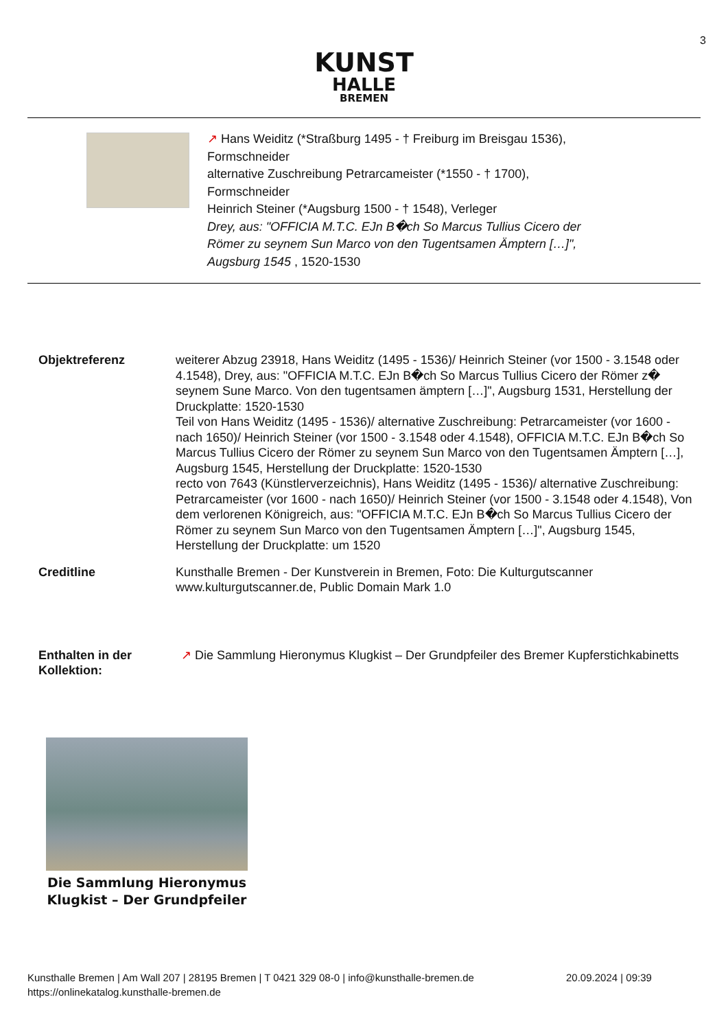3
KUNST
HALLE
BREMEN
↗ Hans Weiditz (*Straßburg 1495 - † Freiburg im Breisgau 1536),
Formschneider
alternative Zuschreibung Petrarcameister (*1550 - † 1700),
Formschneider
Heinrich Steiner (*Augsburg 1500 - † 1548), Verleger
Drey, aus: "OFFICIA M.T.C. EJn B�ch So Marcus Tullius Cicero der
Römer zu seynem Sun Marco von den Tugentsamen Ämptern […]",
Augsburg 1545 , 1520-1530
| Objektreferenz | weiterer Abzug 23918, Hans Weiditz (1495 - 1536)/ Heinrich Steiner (vor 1500 - 3.1548 oder 4.1548), Drey, aus: "OFFICIA M.T.C. EJn B�ch So Marcus Tullius Cicero der Römer z� seynem Sune Marco. Von den tugentsamen ämptern […]", Augsburg 1531, Herstellung der Druckplatte: 1520-1530 Teil von Hans Weiditz (1495 - 1536)/ alternative Zuschreibung: Petrarcameister (vor 1600 - nach 1650)/ Heinrich Steiner (vor 1500 - 3.1548 oder 4.1548), OFFICIA M.T.C. EJn B�ch So Marcus Tullius Cicero der Römer zu seynem Sun Marco von den Tugentsamen Ämptern […], Augsburg 1545, Herstellung der Druckplatte: 1520-1530 recto von 7643 (Künstlerverzeichnis), Hans Weiditz (1495 - 1536)/ alternative Zuschreibung: Petrarcameister (vor 1600 - nach 1650)/ Heinrich Steiner (vor 1500 - 3.1548 oder 4.1548), Von dem verlorenen Königreich, aus: "OFFICIA M.T.C. EJn B�ch So Marcus Tullius Cicero der Römer zu seynem Sun Marco von den Tugentsamen Ämptern […]", Augsburg 1545, Herstellung der Druckplatte: um 1520 |
| Creditline | Kunsthalle Bremen - Der Kunstverein in Bremen, Foto: Die Kulturgutscanner www.kulturgutscanner.de, Public Domain Mark 1.0 |
| Enthalten in der Kollektion: | ↗ Die Sammlung Hieronymus Klugkist – Der Grundpfeiler des Bremer Kupferstichkabinetts |
Die Sammlung Hieronymus Klugkist – Der Grundpfeiler
Kunsthalle Bremen | Am Wall 207 | 28195 Bremen | T 0421 329 08-0 | info@kunsthalle-bremen.de
https://onlinekatalog.kunsthalle-bremen.de
20.09.2024 | 09:39